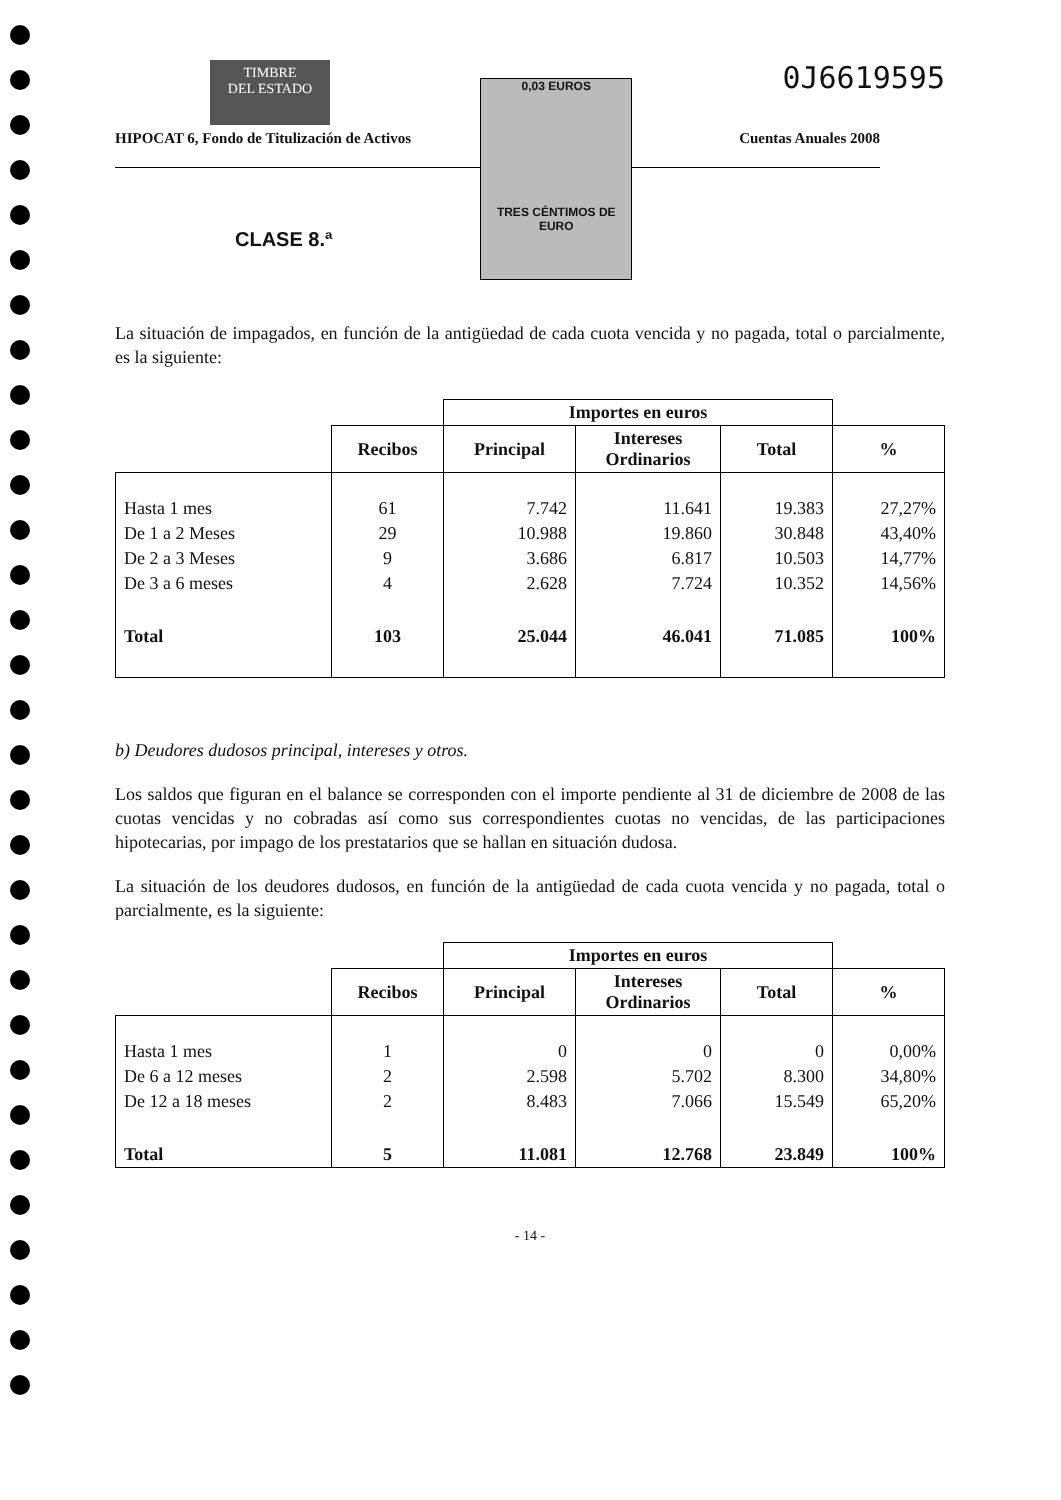TIMBRE
DEL ESTADO
0,03 EUROS
TRES CÉNTIMOS DE EURO
0J6619595
HIPOCAT 6, Fondo de Titulización de Activos Cuentas Anuales 2008
CLASE 8.ª
La situación de impagados, en función de la antigüedad de cada cuota vencida y no pagada, total o parcialmente, es la siguiente:
| | | Importes en euros | | | |
| --- | --- | --- | --- | --- | --- |
| | Recibos | Principal | Intereses Ordinarios | Total | % |
| Hasta 1 mes | 61 | 7.742 | 11.641 | 19.383 | 27,27% |
| De 1 a 2 Meses | 29 | 10.988 | 19.860 | 30.848 | 43,40% |
| De 2 a 3 Meses | 9 | 3.686 | 6.817 | 10.503 | 14,77% |
| De 3 a 6 meses | 4 | 2.628 | 7.724 | 10.352 | 14,56% |
| Total | 103 | 25.044 | 46.041 | 71.085 | 100% |
b) Deudores dudosos principal, intereses y otros.
Los saldos que figuran en el balance se corresponden con el importe pendiente al 31 de diciembre de 2008 de las cuotas vencidas y no cobradas así como sus correspondientes cuotas no vencidas, de las participaciones hipotecarias, por impago de los prestatarios que se hallan en situación dudosa.
La situación de los deudores dudosos, en función de la antigüedad de cada cuota vencida y no pagada, total o parcialmente, es la siguiente:
| | | Importes en euros | | | |
| --- | --- | --- | --- | --- | --- |
| | Recibos | Principal | Intereses Ordinarios | Total | % |
| Hasta 1 mes | 1 | 0 | 0 | 0 | 0,00% |
| De 6 a 12 meses | 2 | 2.598 | 5.702 | 8.300 | 34,80% |
| De 12 a 18 meses | 2 | 8.483 | 7.066 | 15.549 | 65,20% |
| Total | 5 | 11.081 | 12.768 | 23.849 | 100% |
- 14 -